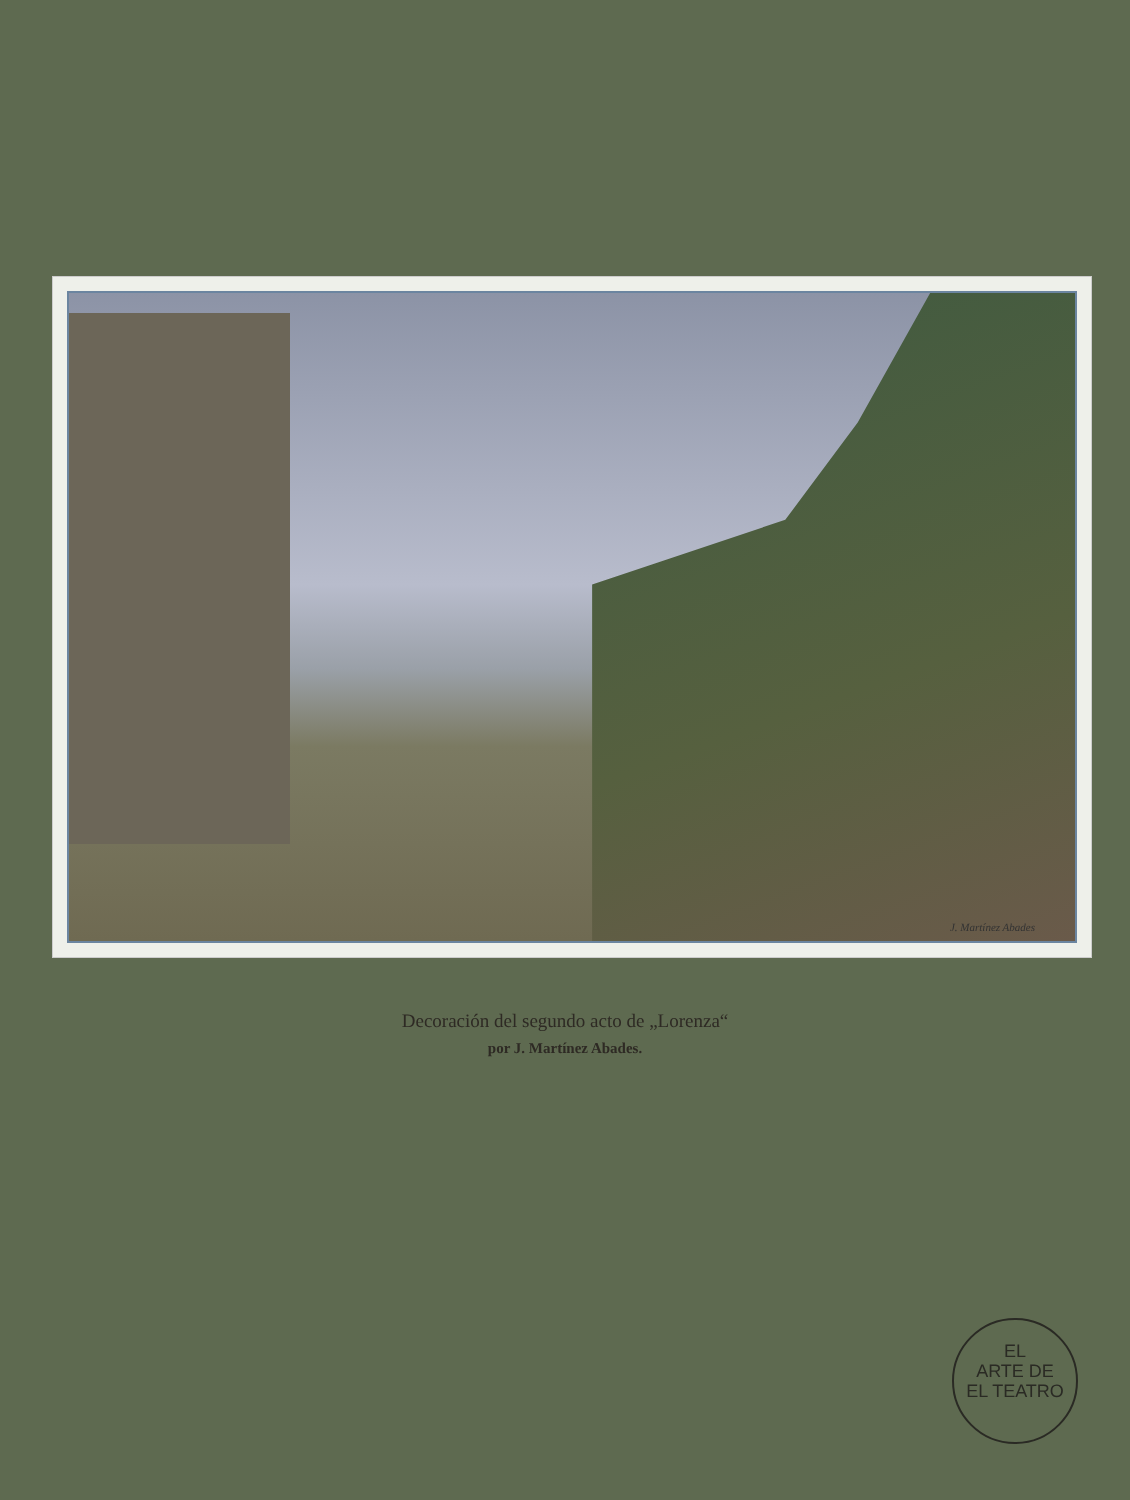J. Martínez Abades
Decoración del segundo acto de „Lorenza“
por J. Martínez Abades.
EL
ARTE DE
EL TEATRO